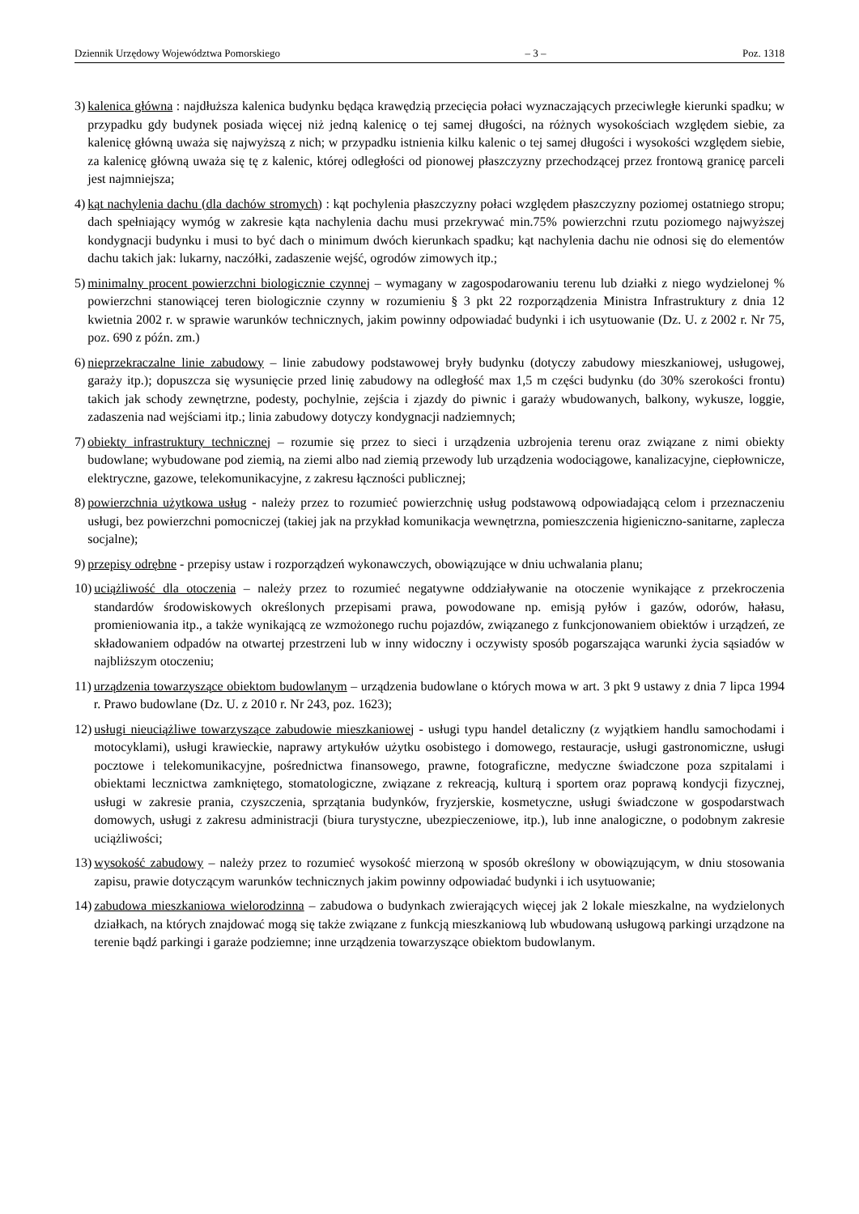Dziennik Urzędowy Województwa Pomorskiego – 3 – Poz. 1318
3) kalenica główna : najdłuższa kalenica budynku będąca krawędzią przecięcia połaci wyznaczających przeciwległe kierunki spadku; w przypadku gdy budynek posiada więcej niż jedną kalenicę o tej samej długości, na różnych wysokościach względem siebie, za kalenicę główną uważa się najwyższą z nich; w przypadku istnienia kilku kalenic o tej samej długości i wysokości względem siebie, za kalenicę główną uważa się tę z kalenic, której odległości od pionowej płaszczyzny przechodzącej przez frontową granicę parceli jest najmniejsza;
4) kąt nachylenia dachu (dla dachów stromych) : kąt pochylenia płaszczyzny połaci względem płaszczyzny poziomej ostatniego stropu; dach spełniający wymóg w zakresie kąta nachylenia dachu musi przekrywać min.75% powierzchni rzutu poziomego najwyższej kondygnacji budynku i musi to być dach o minimum dwóch kierunkach spadku; kąt nachylenia dachu nie odnosi się do elementów dachu takich jak: lukarny, naczółki, zadaszenie wejść, ogrodów zimowych itp.;
5) minimalny procent powierzchni biologicznie czynnej – wymagany w zagospodarowaniu terenu lub działki z niego wydzielonej % powierzchni stanowiącej teren biologicznie czynny w rozumieniu § 3 pkt 22 rozporządzenia Ministra Infrastruktury z dnia 12 kwietnia 2002 r. w sprawie warunków technicznych, jakim powinny odpowiadać budynki i ich usytuowanie (Dz. U. z 2002 r. Nr 75, poz. 690 z późn. zm.)
6) nieprzekraczalne linie zabudowy – linie zabudowy podstawowej bryły budynku (dotyczy zabudowy mieszkaniowej, usługowej, garaży itp.); dopuszcza się wysunięcie przed linię zabudowy na odległość max 1,5 m części budynku (do 30% szerokości frontu) takich jak schody zewnętrzne, podesty, pochylnie, zejścia i zjazdy do piwnic i garaży wbudowanych, balkony, wykusze, loggie, zadaszenia nad wejściami itp.; linia zabudowy dotyczy kondygnacji nadziemnych;
7) obiekty infrastruktury technicznej – rozumie się przez to sieci i urządzenia uzbrojenia terenu oraz związane z nimi obiekty budowlane; wybudowane pod ziemią, na ziemi albo nad ziemią przewody lub urządzenia wodociągowe, kanalizacyjne, ciepłownicze, elektryczne, gazowe, telekomunikacyjne, z zakresu łączności publicznej;
8) powierzchnia użytkowa usług - należy przez to rozumieć powierzchnię usług podstawową odpowiadającą celom i przeznaczeniu usługi, bez powierzchni pomocniczej (takiej jak na przykład komunikacja wewnętrzna, pomieszczenia higieniczno-sanitarne, zaplecza socjalne);
9) przepisy odrębne - przepisy ustaw i rozporządzeń wykonawczych, obowiązujące w dniu uchwalania planu;
10) uciążliwość dla otoczenia – należy przez to rozumieć negatywne oddziaływanie na otoczenie wynikające z przekroczenia standardów środowiskowych określonych przepisami prawa, powodowane np. emisją pyłów i gazów, odorów, hałasu, promieniowania itp., a także wynikającą ze wzmożonego ruchu pojazdów, związanego z funkcjonowaniem obiektów i urządzeń, ze składowaniem odpadów na otwartej przestrzeni lub w inny widoczny i oczywisty sposób pogarszająca warunki życia sąsiadów w najbliższym otoczeniu;
11) urządzenia towarzyszące obiektom budowlanym – urządzenia budowlane o których mowa w art. 3 pkt 9 ustawy z dnia 7 lipca 1994 r. Prawo budowlane (Dz. U. z 2010 r. Nr 243, poz. 1623);
12) usługi nieuciążliwe towarzyszące zabudowie mieszkaniowej - usługi typu handel detaliczny (z wyjątkiem handlu samochodami i motocyklami), usługi krawieckie, naprawy artykułów użytku osobistego i domowego, restauracje, usługi gastronomiczne, usługi pocztowe i telekomunikacyjne, pośrednictwa finansowego, prawne, fotograficzne, medyczne świadczone poza szpitalami i obiektami lecznictwa zamkniętego, stomatologiczne, związane z rekreacją, kulturą i sportem oraz poprawą kondycji fizycznej, usługi w zakresie prania, czyszczenia, sprzątania budynków, fryzjerskie, kosmetyczne, usługi świadczone w gospodarstwach domowych, usługi z zakresu administracji (biura turystyczne, ubezpieczeniowe, itp.), lub inne analogiczne, o podobnym zakresie uciążliwości;
13) wysokość zabudowy – należy przez to rozumieć wysokość mierzoną w sposób określony w obowiązującym, w dniu stosowania zapisu, prawie dotyczącym warunków technicznych jakim powinny odpowiadać budynki i ich usytuowanie;
14) zabudowa mieszkaniowa wielorodzinna – zabudowa o budynkach zwierających więcej jak 2 lokale mieszkalne, na wydzielonych działkach, na których znajdować mogą się także związane z funkcją mieszkaniową lub wbudowaną usługową parkingi urządzone na terenie bądź parkingi i garaże podziemne; inne urządzenia towarzyszące obiektom budowlanym.